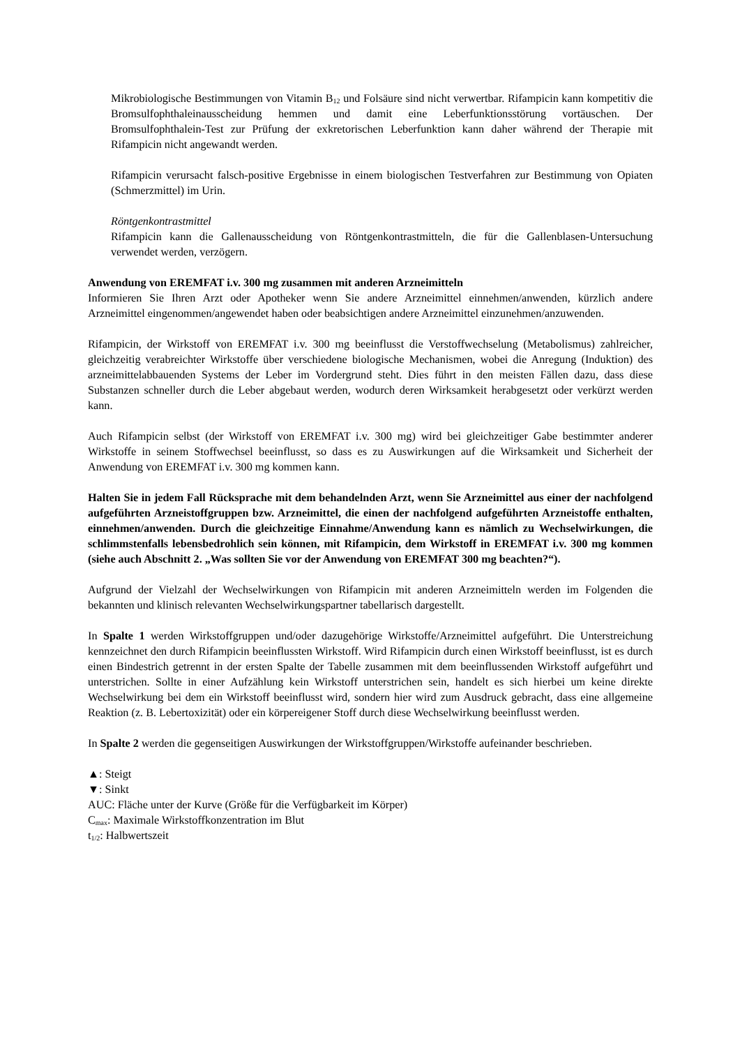Mikrobiologische Bestimmungen von Vitamin B<sub>12</sub> und Folsäure sind nicht verwertbar. Rifampicin kann kompetitiv die Bromsulfophthaleinausscheidung hemmen und damit eine Leberfunktionsstö­rung vortäuschen. Der Bromsulfophthalein-Test zur Prüfung der exkretorischen Leberfunktion kann daher während der Therapie mit Rifampicin nicht angewandt werden.
Rifampicin verursacht falsch-positive Ergebnisse in einem biologischen Testverfahren zur Bestim­mung von Opiaten (Schmerzmittel) im Urin.
Röntgenkontrastmittel
Rifampicin kann die Gallenausscheidung von Röntgenkontrastmitteln, die für die Gallenblasen-Un­tersuchung verwendet werden, verzögern.
Anwendung von EREMFAT i.v. 300 mg zusammen mit anderen Arzneimitteln
Informieren Sie Ihren Arzt oder Apotheker wenn Sie andere Arzneimittel einnehmen/anwenden, kürzlich andere Arzneimittel eingenommen/angewendet haben oder beabsichtigen andere Arzneimittel einzuneh­men/anzuwenden.
Rifampicin, der Wirkstoff von EREMFAT i.v. 300 mg beeinflusst die Verstoffwechselung (Metabolis­mus) zahlreicher, gleichzeitig verabreichter Wirkstoffe über verschiedene biologische Mechanismen, wobei die Anregung (Induktion) des arzneimittelabbauenden Systems der Leber im Vordergrund steht. Dies führt in den meisten Fällen dazu, dass diese Substanzen schneller durch die Leber abgebaut werden, wodurch deren Wirksamkeit herabgesetzt oder verkürzt werden kann.
Auch Rifampicin selbst (der Wirkstoff von EREMFAT i.v. 300 mg) wird bei gleichzeitiger Gabe be­stimmter anderer Wirkstoffe in seinem Stoffwechsel beeinflusst, so dass es zu Auswirkungen auf die Wirksamkeit und Sicherheit der Anwendung von EREMFAT i.v. 300 mg kommen kann.
Halten Sie in jedem Fall Rücksprache mit dem behandelnden Arzt, wenn Sie Arzneimittel aus einer der nachfolgend aufgeführten Arzneistoffgruppen bzw. Arzneimittel, die einen der nachfol­gend aufgeführten Arzneistoffe enthalten, einnehmen/anwenden. Durch die gleichzeitige Ein­nahme/Anwendung kann es nämlich zu Wechselwirkungen, die schlimmstenfalls lebensbedroh­lich sein können, mit Rifampicin, dem Wirkstoff in EREMFAT i.v. 300 mg kommen (siehe auch Abschnitt 2. „Was sollten Sie vor der Anwendung von EREMFAT 300 mg beachten?“).
Aufgrund der Vielzahl der Wechselwirkungen von Rifampicin mit anderen Arzneimitteln werden im Folgenden die bekannten und klinisch relevanten Wechselwirkungspartner tabellarisch dargestellt.
In Spalte 1 werden Wirkstoffgruppen und/oder dazugehörige Wirkstoffe/Arzneimittel aufgeführt. Die Unterstreichung kennzeichnet den durch Rifampicin beeinflussten Wirkstoff. Wird Rifampicin durch einen Wirkstoff beeinflusst, ist es durch einen Bindestrich getrennt in der ersten Spalte der Tabelle zu­sammen mit dem beeinflussenden Wirkstoff aufgeführt und unterstrichen. Sollte in einer Aufzählung kein Wirkstoff unterstrichen sein, handelt es sich hierbei um keine direkte Wechselwirkung bei dem ein Wirkstoff beeinflusst wird, sondern hier wird zum Ausdruck gebracht, dass eine allgemeine Reaktion (z. B. Lebertoxizität) oder ein körpereigener Stoff durch diese Wechselwirkung beeinflusst werden.
In Spalte 2 werden die gegenseitigen Auswirkungen der Wirkstoffgruppen/Wirkstoffe aufeinander be­schrieben.
▲: Steigt
▼: Sinkt
AUC: Fläche unter der Kurve (Größe für die Verfügbarkeit im Körper)
C<sub>max</sub>: Maximale Wirkstoffkonzentration im Blut
t<sub>1/2</sub>: Halbwertszeit